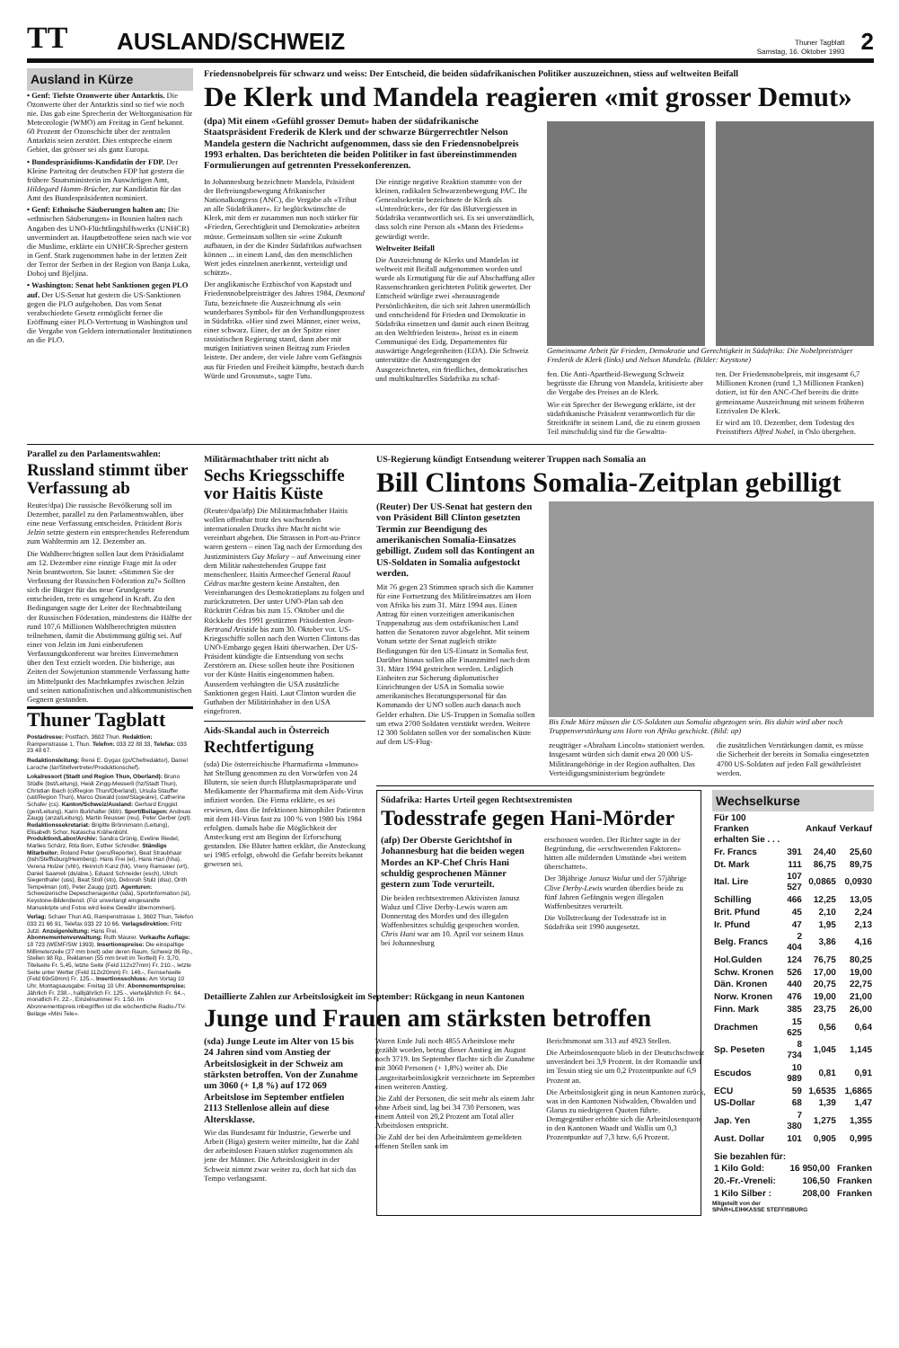TT
AUSLAND/SCHWEIZ
Thuner Tagblatt
Samstag, 16. Oktober 1993
2
Ausland in Kürze
• Genf: Tiefste Ozonwerte über Antarktis. Die Ozonwerte über der Antarktis sind so tief wie noch nie. Das gab eine Sprecherin der Weltorganisation für Meteorologie (WMO) am Freitag in Genf bekannt. 60 Prozent der Ozonschicht über der zentralen Antarktis seien zerstört. Dies entspreche einem Gebiet, das grösser sei als ganz Europa.
• Bundespräsidiums-Kandidatin der FDP. Der Kleine Parteitag der deutschen FDP hat gestern die frühere Staatsministerin im Auswärtigen Amt, Hildegard Hamm-Brücher, zur Kandidatin für das Amt des Bundespräsidenten nominiert.
• Genf: Ethnische Säuberungen halten an: Die «ethnischen Säuberungen» in Bosnien halten nach Angaben des UNO-Flüchtlingshilfswerks (UNHCR) unvermindert an. Hauptbetroffene seien nach wie vor die Muslime, erklärte ein UNHCR-Sprecher gestern in Genf. Stark zugenommen habe in der letzten Zeit der Terror der Serben in der Region von Banja Luka, Doboj und Bjeljina.
• Washington: Senat hebt Sanktionen gegen PLO auf. Der US-Senat hat gestern die US-Sanktionen gegen die PLO aufgehoben. Das vom Senat verabschiedete Gesetz ermöglicht ferner die Eröffnung einer PLO-Vertretung in Washington und die Vergabe von Geldern internationaler Institutionen an die PLO.
Friedensnobelpreis für schwarz und weiss: Der Entscheid, die beiden südafrikanischen Politiker auszuzeichnen, stiess auf weltweiten Beifall
De Klerk und Mandela reagieren «mit grosser Demut»
(dpa) Mit einem «Gefühl grosser Demut» haben der südafrikanische Staatspräsident Frederik de Klerk und der schwarze Bürgerrechtler Nelson Mandela gestern die Nachricht aufgenommen, dass sie den Friedensnobelpreis 1993 erhalten. Das berichteten die beiden Politiker in fast übereinstimmenden Formulierungen auf getrennten Pressekonferenzen.
In Johannesburg bezeichnete Mandela, Präsident der Befreiungsbewegung Afrikanischer Nationalkongress (ANC), die Vergabe als «Tribut an alle Südafrikaner». Er beglückwünschte de Klerk, mit dem er zusammen nun noch stärker für «Frieden, Gerechtigkeit und Demokratie» arbeiten müsse. Gemeinsam sollten sie «eine Zukunft aufbauen, in der die Kinder Südafrikas aufwachsen können ... in einem Land, das den menschlichen Wert jedes einzelnen anerkennt, verteidigt und schützt».
Der anglikanische Erzbischof von Kapstadt und Friedensnobelpreisträger des Jahres 1984, Desmond Tutu, bezeichnete die Auszeichnung als «ein wunderbares Symbol» für den Verhandlungsprozess in Südafrika. «Hier sind zwei Männer, einer weiss, einer schwarz. Einer, der an der Spitze einer rassistischen Regierung stand, dann aber mit mutigen Initiativen seinen Beitrag zum Frieden leistete. Der andere, der viele Jahre vom Gefängnis aus für Frieden und Freiheit kämpfte, bestach durch Würde und Grossmut», sagte Tutu.
Die einzige negative Reaktion stammte von der kleinen, radikalen Schwarzenbewegung PAC. Ihr Generalsekretär bezeichnete de Klerk als «Unterdrücker», der für das Blutvergiessen in Südafrika verantwortlich sei. Es sei unverständlich, dass solch eine Person als «Mann des Friedens» gewürdigt werde.
Weltweiter Beifall
Die Auszeichnung de Klerks und Mandelas ist weltweit mit Beifall aufgenommen worden und wurde als Ermutigung für die auf Abschaffung aller Rassenschranken gerichteten Politik gewertet. Der Entscheid würdige zwei «herausragende Persönlichkeiten, die sich seit Jahren unermüdlich und entscheidend für Frieden und Demokratie in Südafrika einsetzen und damit auch einen Beitrag an den Weltfrieden leisten», heisst es in einem Communiqué des Eidg. Departementes für auswärtige Angelegenheiten (EDA). Die Schweiz unterstütze die Anstrengungen der Ausgezeichneten, ein friedliches, demokratisches und multikulturelles Südafrika zu schaf-
Gemeinsame Arbeit für Frieden, Demokratie und Gerechtigkeit in Südafrika: Die Nobelpreisträger Frederik de Klerk (links) und Nelson Mandela. (Bilder: Keystone)
fen. Die Anti-Apartheid-Bewegung Schweiz begrüsste die Ehrung von Mandela, kritisierte aber die Vergabe des Preises an de Klerk.
Wie ein Sprecher der Bewegung erklärte, ist der südafrikanische Präsident verantwortlich für die Streitkräfte in seinem Land, die zu einem grossen Teil mitschuldig sind für die Gewaltta-
ten. Der Friedensnobelpreis, mit insgesamt 6,7 Millionen Kronen (rund 1,3 Millionen Franken) dotiert, ist für den ANC-Chef bereits die dritte gemeinsame Auszeichnung mit seinem früheren Erzrivalen De Klerk.
Er wird am 10. Dezember, dem Todestag des Preisstifters Alfred Nobel, in Oslo übergeben.
Parallel zu den Parlamentswahlen:
Russland stimmt über Verfassung ab
Reuter/dpa) Die russische Bevölkerung soll im Dezember, parallel zu den Parlamentswahlen, über eine neue Verfassung entscheiden. Präsident Boris Jelzin setzte gestern ein entsprechendes Referendum zum Wahltermin am 12. Dezember an.
Die Wahlberechtigten sollen laut dem Präsidialamt am 12. Dezember eine einzige Frage mit Ja oder Nein beantworten. Sie lautet: «Stimmen Sie der Verfassung der Russischen Föderation zu?» Sollten sich die Bürger für das neue Grundgesetz entscheiden, trete es umgehend in Kraft. Zu den Bedingungen sagte der Leiter der Rechtsabteilung der Russischen Föderation, mindestens die Hälfte der rund 107,6 Millionen Wahlberechtigten müssten teilnehmen, damit die Abstimmung gültig sei. Auf einer von Jelzin im Juni einberufenen Verfassungskonferenz war breites Einvernehmen über den Text erzielt worden. Die bisherige, aus Zeiten der Sowjetunion stammende Verfassung hatte im Mittelpunkt des Machtkampfes zwischen Jelzin und seinen nationalistischen und altkommunistischen Gegnern gestanden.
Thuner Tagblatt
Postadresse: Postfach, 3602 Thun. Redaktion: Rampenstrasse 1, Thun. Telefon: 033 22 88 33, Telefax: 033 23 48 67.
Redaktionsleitung: René E. Gygax (gx/Chefredaktor), Daniel Laroche (lar/Stellvertreter/Produktionschef).
Lokalressort (Stadt und Region Thun, Oberland): Bruno Stüdle (bst/Leitung), Heidi Zingg-Messerli (hz/Stadt Thun), Christian Ibach (ci/Region Thun/Oberland), Ursula Stauffer (ust/Region Thun), Marco Oswald (osw/Stageaire), Catherine Schafer (cs). Kanton/Schweiz/Ausland: Gerhard Enggist (gen/Leitung), Karin Burkhalter (kbb). Sport/Beilagen: Andreas Zaugg (anza/Leitung), Martin Reusser (reu), Peter Gerber (pgt). Redaktionssekretariat: Brigitte Brönnimann (Leitung), Elisabeth Schor, Natascha Krähenbühl. Produktion/Labor/Archiv: Sandra Grünig, Eveline Riedel, Marlies Schärz, Rita Born, Esther Schindler. Ständige Mitarbeiter: Roland Peter (pero/Reporter), Beat Straubhaar (bsh/Steffisburg/Heimberg). Hans Frei (ei), Hans Hari (hha), Verena Holzer (vhh), Heinrich Kunz (hk), Vreny Ramseier (vrt), Daniel Saameli (ds/abw.), Eduard Schneider (esch), Ulrich Siegenthaler (uss), Beat Stoll (sto), Deborah Stulz (dsu), Orith Tempelman (oti), Peter Zaugg (pzt). Agenturen: Schweizerische Depeschenagentur (sda), Sportinformation (si), Keystone-Bilderdienst. (Für unverlangt eingesandte Manuskripte und Fotos wird keine Gewähr übernommen).
Verlag: Schaer Thun AG, Rampenstrasse 1, 3602 Thun, Telefon 033 21 66 91, Telefax 033 22 10 66. Verlagsdirektion: Fritz Jutzi. Anzeigenleitung: Hans Frei. Abonnementenverwaltung: Ruth Maurer. Verkaufte Auflage: 18 723 (WEMF/SW 1993). Insertionspreise: Die einspaltige Millimeterzeile (27 mm breit) oder deren Raum, Schweiz 86 Rp., Stellen 98 Rp., Reklamen (55 mm breit im Textteil) Fr. 3,70, Titelseite Fr. 5,45, letzte Seite (Feld 112x27mm) Fr. 210.-, letzte Seite unter Wetter (Feld 112x20mm) Fr. 146.-, Fernsehseite (Feld 69x50mm) Fr. 125.-. Insertionsschluss: Am Vortag 10 Uhr, Montagsausgabe: Freitag 10 Uhr. Abonnementspreise: Jährlich Fr. 238.-, halbjährlich Fr. 125.-, vierteljährlich Fr. 64.-, monatlich Fr. 22.-, Einzelnummer Fr. 1.50. Im Abonnementspreis inbegriffen ist die wöchentliche Radio-/TV-Beilage «Mini Tele».
Militärmachthaber tritt nicht ab
Sechs Kriegsschiffe vor Haitis Küste
(Reuter/dpa/afp) Die Militärmachthaber Haitis wollen offenbar trotz des wachsenden internationalen Drucks ihre Macht nicht wie vereinbart abgeben. Die Strassen in Port-au-Prince waren gestern – einen Tag nach der Ermordung des Justizministers Guy Malary – auf Anweisung einer dem Militär nahestehenden Gruppe fast menschenleer. Haitis Armeechef General Raoul Cédras machte gestern keine Anstalten, den Vereinbarungen des Demokratieplans zu folgen und zurückzutreten. Der unter UNO-Plan sah den Rücktritt Cédras bis zum 15. Oktober und die Rückkehr des 1991 gestürzten Präsidenten Jean-Bertrand Aristide bis zum 30. Oktober vor. US-Kriegsschiffe sollen nach den Worten Clintons das UNO-Embargo gegen Haiti überwachen. Der US-Präsident kündigte die Entsendung von sechs Zerstörern an. Diese sollen heute ihre Positionen vor der Küste Haitis eingenommen haben. Ausserdem verhängten die USA zusätzliche Sanktionen gegen Haiti. Laut Clinton wurden die Guthaben der Militärinhaber in den USA eingefroren.
Aids-Skandal auch in Österreich
Rechtfertigung
(sda) Die österreichische Pharmafirma «Immuno» hat Stellung genommen zu den Vorwürfen von 24 Blutern, sie seien durch Blutplasmapräparate und Medikamente der Pharmafirma mit dem Aids-Virus infiziert worden. Die Firma erklärte, es sei erwiesen, dass die Infektionen hämophiler Patienten mit dem HI-Virus fast zu 100 % von 1980 bis 1984 erfolgten. damals habe die Möglichkeit der Ansteckung erst am Beginn der Erforschung gestanden. Die Bluter hatten erklärt, die Ansteckung sei 1985 erfolgt, obwohl die Gefahr bereits bekannt gewesen sei.
US-Regierung kündigt Entsendung weiterer Truppen nach Somalia an
Bill Clintons Somalia-Zeitplan gebilligt
(Reuter) Der US-Senat hat gestern den von Präsident Bill Clinton gesetzten Termin zur Beendigung des amerikanischen Somalia-Einsatzes gebilligt. Zudem soll das Kontingent an US-Soldaten in Somalia aufgestockt werden.
Mit 76 gegen 23 Stimmen sprach sich die Kammer für eine Fortsetzung des Militäreinsatzes am Horn von Afrika bis zum 31. März 1994 aus. Einen Antrag für einen vorzeitigen amerikanischen Truppenabzug aus dem ostafrikanischen Land hatten die Senatoren zuvor abgelehnt. Mit seinem Votum setzte der Senat zugleich strikte Bedingungen für den US-Einsatz in Somalia fest. Darüber hinaus sollen alle Finanzmittel nach dem 31. März 1994 gestrichen werden. Lediglich Einheiten zur Sicherung diplomatischer Einrichtungen der USA in Somalia sowie amerikanisches Beratungspersonal für das Kommando der UNO sollen auch danach noch Gelder erhalten. Die US-Truppen in Somalia sollen um etwa 2700 Soldaten verstärkt werden. Weitere 12 300 Soldaten sollen vor der somalischen Küste auf dem US-Flug-
Bis Ende März müssen die US-Soldaten aus Somalia abgezogen sein. Bis dahin wird aber noch Truppenverstärkung ans Horn von Afrika geschickt. (Bild: ap)
zeugträger «Abraham Lincoln» stationiert werden. Insgesamt würden sich damit etwa 20 000 US-Militärangehörige in der Region aufhalten. Das Verteidigungsministerium begründete
die zusätzlichen Verstärkungen damit, es müsse die Sicherheit der bereits in Somalia eingesetzten 4700 US-Soldaten auf jeden Fall gewährleistet werden.
Südafrika: Hartes Urteil gegen Rechtsextremisten
Todesstrafe gegen Hani-Mörder
(afp) Der Oberste Gerichtshof in Johannesburg hat die beiden wegen Mordes an KP-Chef Chris Hani schuldig gesprochenen Männer gestern zum Tode verurteilt.
Die beiden rechtsextremen Aktivisten Janusz Waluz und Clive Derby-Lewis waren am Donnerstag des Mordes und des illegalen Waffenbesitzes schuldig gesprochen worden. Chris Hani war am 10. April vor seinem Haus bei Johannesburg
erschossen worden. Der Richter sagte in der Begründung, die «erschwerenden Faktoren» hätten alle mildernden Umstände «bei weitem überschattet».
Der 38jährige Janusz Waluz und der 57jährige Clive Derby-Lewis wurden überdies beide zu fünf Jahren Gefängnis wegen illegalen Waffenbesitzes verurteilt.
Die Vollstreckung der Todesstrafe ist in Südafrika seit 1990 ausgesetzt.
Wechselkurse
| Für 100 Franken erhalten Sie . . . | | Ankauf | Verkauf |
| --- | --- | --- | --- |
| Fr. Francs | 391 | 24,40 | 25,60 |
| Dt. Mark | 111 | 86,75 | 89,75 |
| Ital. Lire | 107 527 | 0,0865 | 0,0930 |
| Schilling | 466 | 12,25 | 13,05 |
| Brit. Pfund | 45 | 2,10 | 2,24 |
| Ir. Pfund | 47 | 1,95 | 2,13 |
| Belg. Francs | 2 404 | 3,86 | 4,16 |
| Hol.Gulden | 124 | 76,75 | 80,25 |
| Schw. Kronen | 526 | 17,00 | 19,00 |
| Dän. Kronen | 440 | 20,75 | 22,75 |
| Norw. Kronen | 476 | 19,00 | 21,00 |
| Finn. Mark | 385 | 23,75 | 26,00 |
| Drachmen | 15 625 | 0,56 | 0,64 |
| Sp. Peseten | 8 734 | 1,045 | 1,145 |
| Escudos | 10 989 | 0,81 | 0,91 |
| ECU | 59 | 1,6535 | 1,6865 |
| US-Dollar | 68 | 1,39 | 1,47 |
| Jap. Yen | 7 380 | 1,275 | 1,355 |
| Aust. Dollar | 101 | 0,905 | 0,995 |
| Sie bezahlen für: | | |
| --- | --- | --- |
| 1 Kilo Gold: | 16 950,00 | Franken |
| 20.-Fr.-Vreneli: | 106,50 | Franken |
| 1 Kilo Silber : | 208,00 | Franken |
Mitgeteilt von der
SPAR+LEIHKASSE STEFFISBURG
Detaillierte Zahlen zur Arbeitslosigkeit im September: Rückgang in neun Kantonen
Junge und Frauen am stärksten betroffen
(sda) Junge Leute im Alter von 15 bis 24 Jahren sind vom Anstieg der Arbeitslosigkeit in der Schweiz am stärksten betroffen. Von der Zunahme um 3060 (+ 1,8 %) auf 172 069 Arbeitslose im September entfielen 2113 Stellenlose allein auf diese Altersklasse.
Wie das Bundesamt für Industrie, Gewerbe und Arbeit (Biga) gestern weiter mitteilte, hat die Zahl der arbeitslosen Frauen stärker zugenommen als jene der Männer. Die Arbeitslosigkeit in der Schweiz nimmt zwar weiter zu, doch hat sich das Tempo verlangsamt.
Waren Ende Juli noch 4855 Arbeitslose mehr gezählt worden, betrug dieser Anstieg im August noch 3719. Im September flachte sich die Zunahme mit 3060 Personen (+ 1,8%) weiter ab. Die Langzeitarbeitslosigkeit verzeichnete im September einen weiteren Anstieg.
Die Zahl der Personen, die seit mehr als einem Jahr ohne Arbeit sind, lag bei 34 730 Personen, was einem Anteil von 20,2 Prozent am Total aller Arbeitslosen entspricht.
Die Zahl der bei den Arbeitsämtern gemeldeten offenen Stellen sank im
Berichtsmonat um 313 auf 4923 Stellen.
Die Arbeitslosenquote blieb in der Deutschschweiz unverändert bei 3,9 Prozent. In der Romandie und im Tessin stieg sie um 0,2 Prozentpunkte auf 6,9 Prozent an.
Die Arbeitslosigkeit ging in neun Kantonen zurück, was in den Kantonen Nidwalden, Obwalden und Glarus zu niedrigeren Quoten führte. Demgegenüber erhöhte sich die Arbeitslosenquote in den Kantonen Waadt und Wallis um 0,3 Prozentpunkte auf 7,3 bzw. 6,6 Prozent.